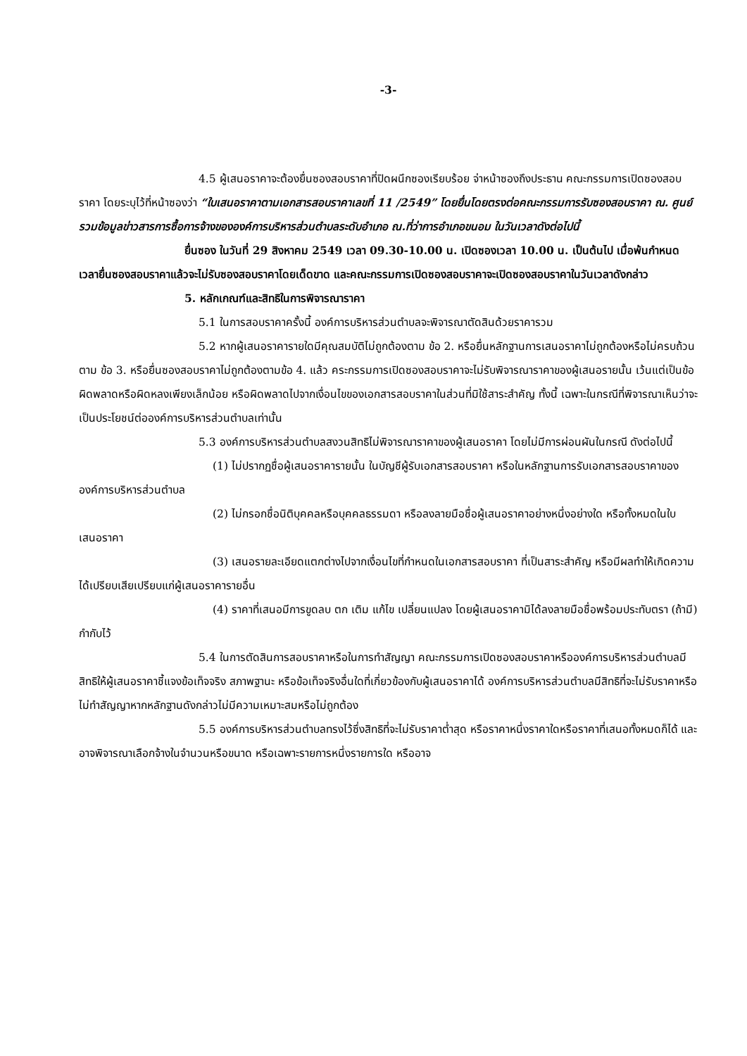-3-
4.5 ผู้เสนอราคาจะต้องยื่นซองสอบราคาที่ปิดผนึกซองเรียบร้อย จ่าหน้าซองถึงประธาน คณะกรรมการเปิดซองสอบราคา โดยระบุไว้ที่หน้าซองว่า “ใบเสนอราคาตามเอกสารสอบราคาเลขที่ 11 /2549” โดยยื่นโดยตรงต่อคณะกรรมการรับซองสอบราคา ณ. ศูนย์รวมข้อมูลข่าวสารการซื้อการจ้างขององค์การบริหารส่วนตำบลระดับอำเภอ ณ.ที่ว่าการอำเภอขนอม ในวันเวลาดังต่อไปนี้
ยื่นซอง ในวันที่ 29 สิงหาคม 2549 เวลา 09.30-10.00 น. เปิดซองเวลา 10.00 น. เป็นต้นไป เมื่อพ้นกำหนดเวลายื่นซองสอบราคาแล้วจะไม่รับซองสอบราคาโดยเด็ดขาด และคณะกรรมการเปิดซองสอบราคาจะเปิดซองสอบราคาในวันเวลาดังกล่าว
5. หลักเกณฑ์และสิทธิในการพิจารณาราคา
5.1 ในการสอบราคาครั้งนี้ องค์การบริหารส่วนตำบลจะพิจารณาตัดสินด้วยราคารวม
5.2 หากผู้เสนอราคารายใดมีคุณสมบัติไม่ถูกต้องตาม ข้อ 2. หรือยื่นหลักฐานการเสนอราคาไม่ถูกต้องหรือไม่ครบถ้วนตาม ข้อ 3. หรือยื่นซองสอบราคาไม่ถูกต้องตามข้อ 4. แล้ว คระกรรมการเปิดซองสอบราคาจะไม่รับพิจารณาราคาของผู้เสนอรายนั้น เว้นแต่เป็นข้อผิดพลาดหรือผิดหลงเพียงเล็กน้อย หรือผิดพลาดไปจากเงื่อนไขของเอกสารสอบราคาในส่วนที่มิใช้สาระสำคัญ ทั้งนี้ เฉพาะในกรณีที่พิจารณาเห็นว่าจะเป็นประโยชน์ต่อองค์การบริหารส่วนตำบลเท่านั้น
5.3 องค์การบริหารส่วนตำบลสงวนสิทธิไม่พิจารณาราคาของผู้เสนอราคา โดยไม่มีการผ่อนผันในกรณี ดังต่อไปนี้
(1) ไม่ปรากฏชื่อผู้เสนอราคารายนั้น ในบัญชีผู้รับเอกสารสอบราคา หรือในหลักฐานการรับเอกสารสอบราคาขององค์การบริหารส่วนตำบล
(2) ไม่กรอกชื่อนิติบุคคลหรือบุคคลธรรมดา หรือลงลายมือชื่อผู้เสนอราคาอย่างหนึ่งอย่างใด หรือทั้งหมดในใบเสนอราคา
(3) เสนอรายละเอียดแตกต่างไปจากเงื่อนไขที่กำหนดในเอกสารสอบราคา ที่เป็นสาระสำคัญ หรือมีผลทำให้เกิดความได้เปรียบเสียเปรียบแก่ผู้เสนอราคารายอื่น
(4) ราคาที่เสนอมีการขูดลบ ตก เติม แก้ไข เปลี่ยนแปลง โดยผู้เสนอราคามิได้ลงลายมือชื่อพร้อมประทับตรา (ถ้ามี) กำกับไว้
5.4 ในการตัดสินการสอบราคาหรือในการทำสัญญา คณะกรรมการเปิดซองสอบราคาหรือองค์การบริหารส่วนตำบลมีสิทธิให้ผู้เสนอราคาชี้แจงข้อเท็จจริง สภาพฐานะ หรือข้อเท็จจริงอื่นใดที่เกี่ยวข้องกับผู้เสนอราคาได้ องค์การบริหารส่วนตำบลมีสิทธิที่จะไม่รับราคาหรือไม่ทำสัญญาหากหลักฐานดังกล่าวไม่มีความเหมาะสมหรือไม่ถูกต้อง
5.5 องค์การบริหารส่วนตำบลทรงไว้ซึ่งสิทธิที่จะไม่รับราคาต่ำสุด หรือราคาหนึ่งราคาใดหรือราคาที่เสนอทั้งหมดก็ได้ และอาจพิจารณาเลือกจ้างในจำนวนหรือขนาด หรือเฉพาะรายการหนึ่งรายการใด หรืออาจ